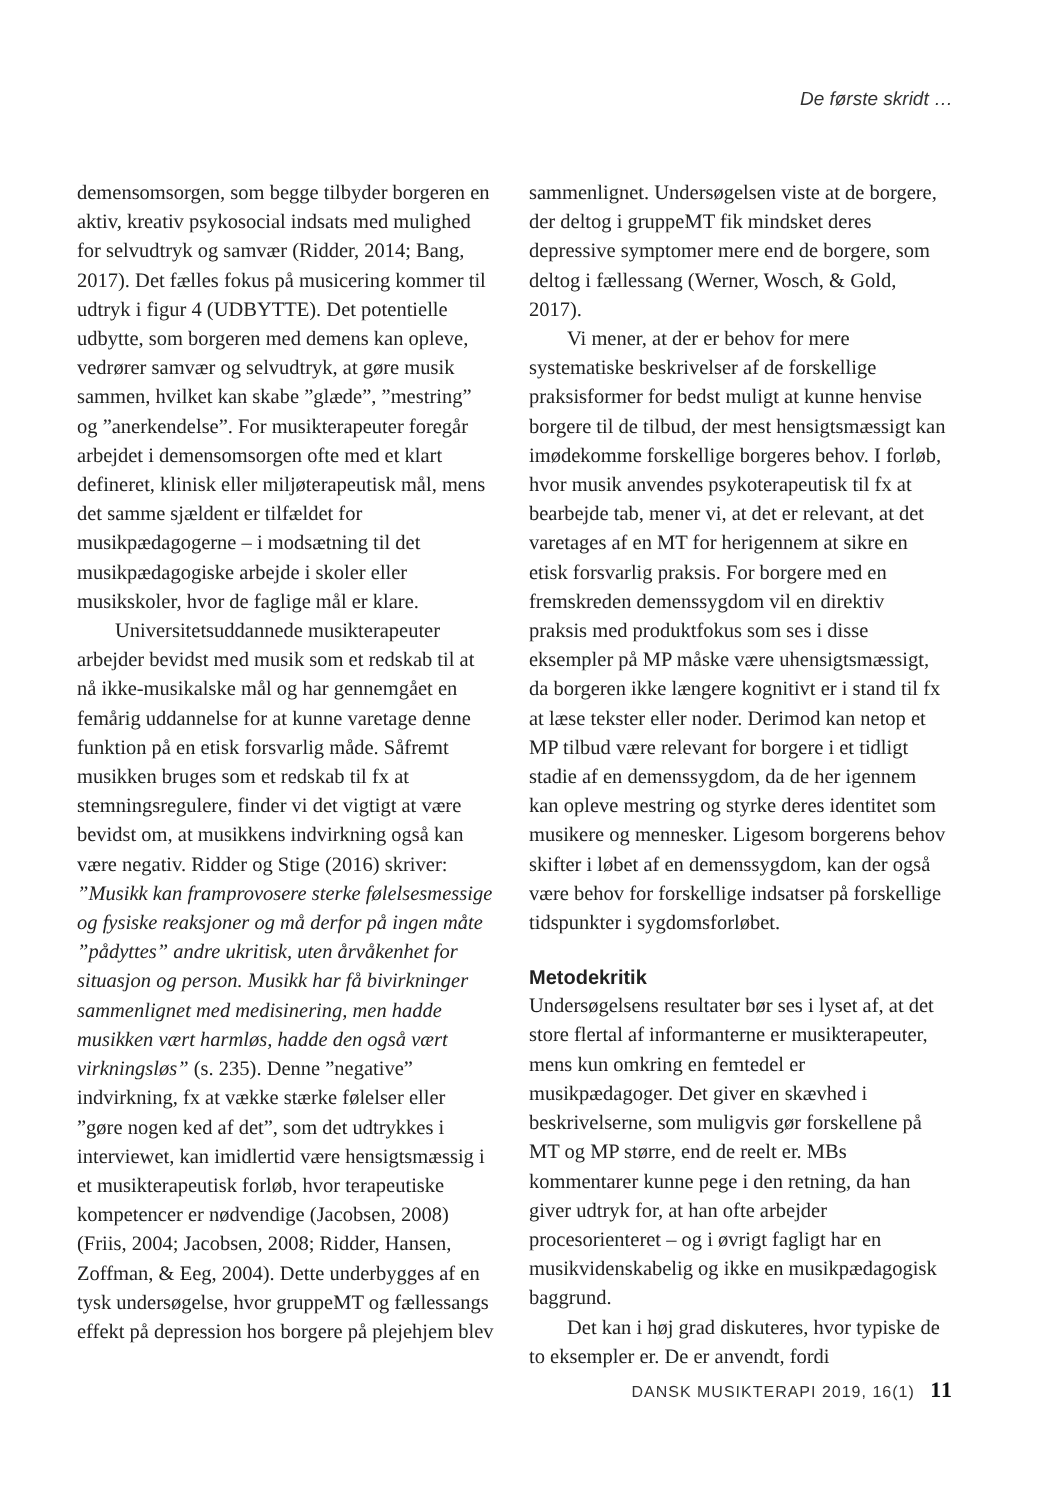De første skridt …
demensomsorgen, som begge tilbyder borgeren en aktiv, kreativ psykosocial indsats med mulighed for selvudtryk og samvær (Ridder, 2014; Bang, 2017). Det fælles fokus på musicering kommer til udtryk i figur 4 (UDBYTTE). Det potentielle udbytte, som borgeren med demens kan opleve, vedrører samvær og selvudtryk, at gøre musik sammen, hvilket kan skabe ”glæde”, ”mestring” og ”anerkendelse”. For musikterapeuter foregår arbejdet i demensomsorgen ofte med et klart defineret, klinisk eller miljøterapeutisk mål, mens det samme sjældent er tilfældet for musikpædagogerne – i modsætning til det musikpædagogiske arbejde i skoler eller musikskoler, hvor de faglige mål er klare.
Universitetsuddannede musikterapeuter arbejder bevidst med musik som et redskab til at nå ikke-musikalske mål og har gennemgået en femårig uddannelse for at kunne varetage denne funktion på en etisk forsvarlig måde. Såfremt musikken bruges som et redskab til fx at stemningsregulere, finder vi det vigtigt at være bevidst om, at musikkens indvirkning også kan være negativ. Ridder og Stige (2016) skriver: ”Musikk kan framprovosere sterke følelsesmessige og fysiske reaksjoner og må derfor på ingen måte ”pådyttes” andre ukritisk, uten årvåkenhet for situasjon og person. Musikk har få bivirkninger sammenlignet med medisinering, men hadde musikken vært harmløs, hadde den også vært virkningsløs” (s. 235). Denne ”negative” indvirkning, fx at vække stærke følelser eller ”gøre nogen ked af det”, som det udtrykkes i interviewet, kan imidlertid være hensigtsmæssig i et musikterapeutisk forløb, hvor terapeutiske kompetencer er nødvendige (Jacobsen, 2008)(Friis, 2004; Jacobsen, 2008; Ridder, Hansen, Zoffman, & Eeg, 2004). Dette underbygges af en tysk undersøgelse, hvor gruppeMT og fællessangs effekt på depression hos borgere på plejehjem blev
sammenlignet. Undersøgelsen viste at de borgere, der deltog i gruppeMT fik mindsket deres depressive symptomer mere end de borgere, som deltog i fællessang (Werner, Wosch, & Gold, 2017).
Vi mener, at der er behov for mere systematiske beskrivelser af de forskellige praksisformer for bedst muligt at kunne henvise borgere til de tilbud, der mest hensigtsmæssigt kan imødekomme forskellige borgeres behov. I forløb, hvor musik anvendes psykoterapeutisk til fx at bearbejde tab, mener vi, at det er relevant, at det varetages af en MT for herigennem at sikre en etisk forsvarlig praksis. For borgere med en fremskreden demenssygdom vil en direktiv praksis med produktfokus som ses i disse eksempler på MP måske være uhensigtsmæssigt, da borgeren ikke længere kognitivt er i stand til fx at læse tekster eller noder. Derimod kan netop et MP tilbud være relevant for borgere i et tidligt stadie af en demenssygdom, da de her igennem kan opleve mestring og styrke deres identitet som musikere og mennesker. Ligesom borgerens behov skifter i løbet af en demenssygdom, kan der også være behov for forskellige indsatser på forskellige tidspunkter i sygdomsforløbet.
Metodekritik
Undersøgelsens resultater bør ses i lyset af, at det store flertal af informanterne er musikterapeuter, mens kun omkring en femtedel er musikpædagoger. Det giver en skævhed i beskrivelserne, som muligvis gør forskellene på MT og MP større, end de reelt er. MBs kommentarer kunne pege i den retning, da han giver udtryk for, at han ofte arbejder procesorienteret – og i øvrigt fagligt har en musikvidenskabelig og ikke en musikpædagogisk baggrund.
Det kan i høj grad diskuteres, hvor typiske de to eksempler er. De er anvendt, fordi
DANSK MUSIKTERAPI 2019, 16(1) 11